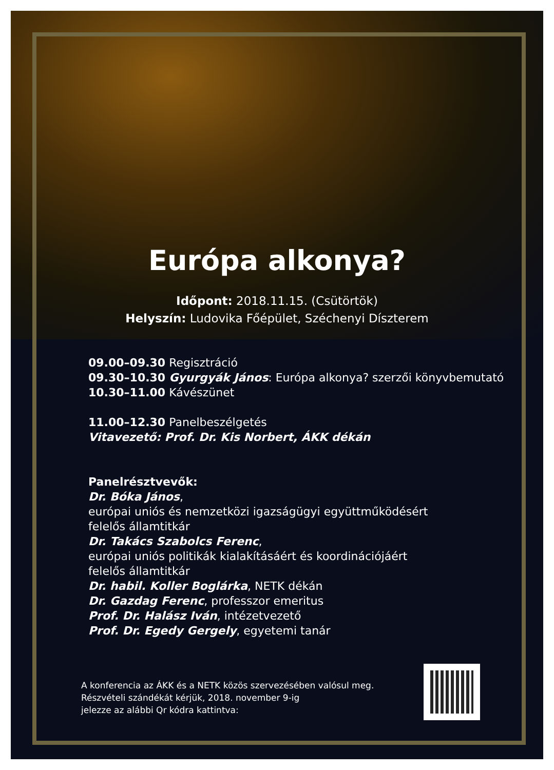Európa alkonya?
Időpont: 2018.11.15. (Csütörtök)
Helyszín: Ludovika Főépület, Széchenyi Díszterem
09.00–09.30 Regisztráció
09.30–10.30 Gyurgyák János: Európa alkonya? szerzői könyvbemutató
10.30–11.00 Kávészünet
11.00–12.30 Panelbeszélgetés
Vitavezető: Prof. Dr. Kis Norbert, ÁKK dékán
Panelrésztvevők:
Dr. Bóka János,
európai uniós és nemzetközi igazságügyi együttműködésért
felelős államtitkár
Dr. Takács Szabolcs Ferenc,
európai uniós politikák kialakításáért és koordinációjáért
felelős államtitkár
Dr. habil. Koller Boglárka, NETK dékán
Dr. Gazdag Ferenc, professzor emeritus
Prof. Dr. Halász Iván, intézetvezető
Prof. Dr. Egedy Gergely, egyetemi tanár
A konferencia az ÁKK és a NETK közös szervezésében valósul meg.
Részvételi szándékát kérjük, 2018. november 9-ig
jelezze az alábbi Qr kódra kattintva: